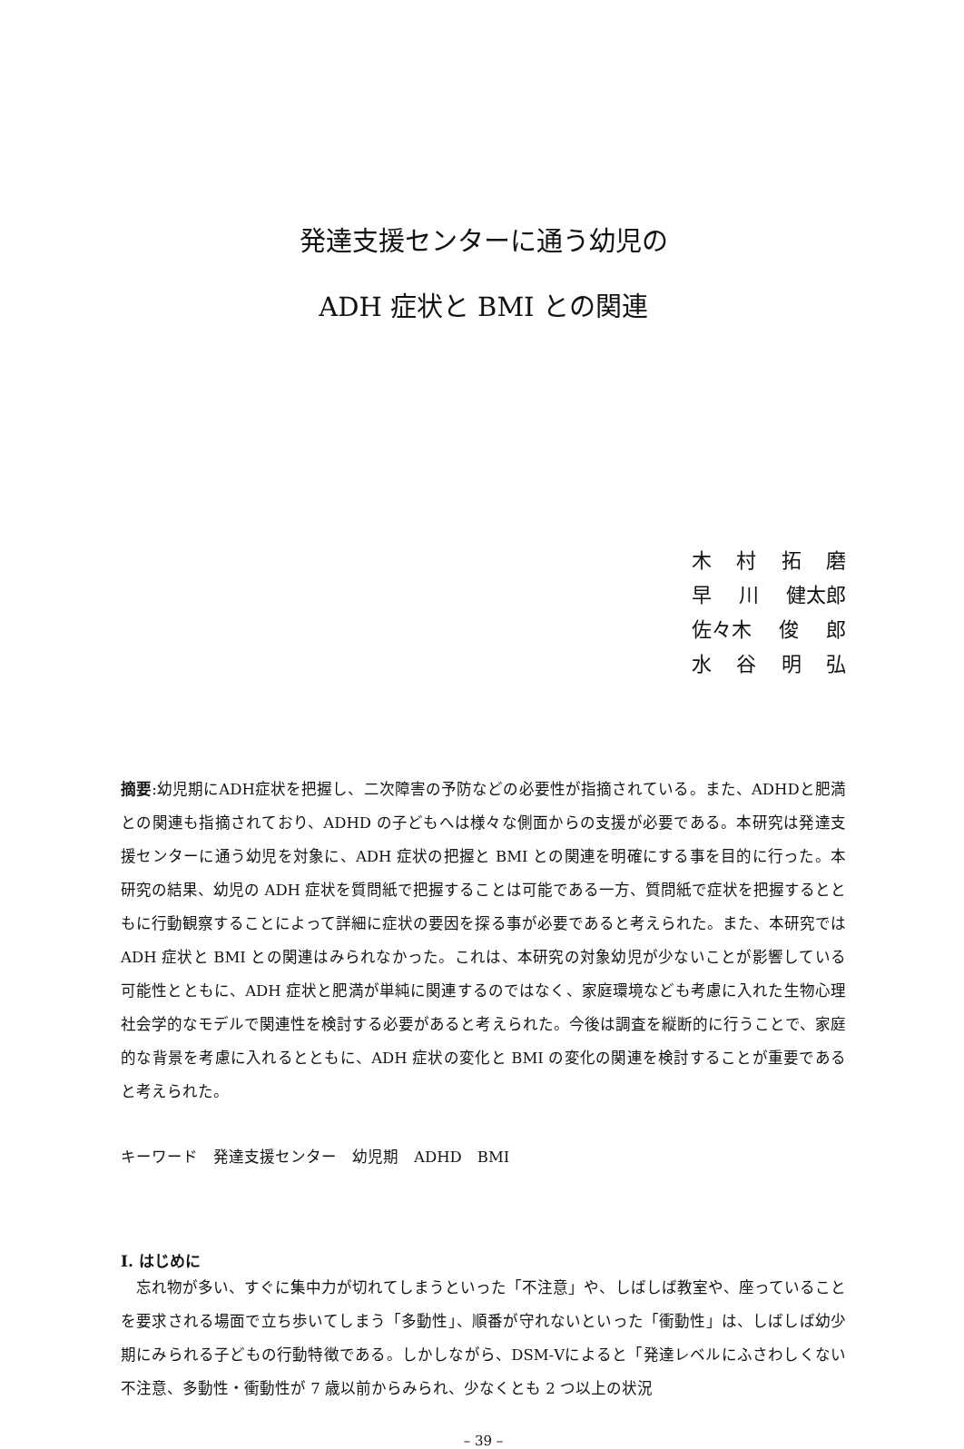発達支援センターに通う幼児の
ADH 症状と BMI との関連
木村拓磨
早 川 健太郎
佐々木 俊 郎
水谷明弘
摘要:幼児期にADH症状を把握し、二次障害の予防などの必要性が指摘されている。また、ADHDと肥満との関連も指摘されており、ADHD の子どもへは様々な側面からの支援が必要である。本研究は発達支援センターに通う幼児を対象に、ADH 症状の把握と BMI との関連を明確にする事を目的に行った。本研究の結果、幼児の ADH 症状を質問紙で把握することは可能である一方、質問紙で症状を把握するとともに行動観察することによって詳細に症状の要因を探る事が必要であると考えられた。また、本研究では ADH 症状と BMI との関連はみられなかった。これは、本研究の対象幼児が少ないことが影響している可能性とともに、ADH 症状と肥満が単純に関連するのではなく、家庭環境なども考慮に入れた生物心理社会学的なモデルで関連性を検討する必要があると考えられた。今後は調査を縦断的に行うことで、家庭的な背景を考慮に入れるとともに、ADH 症状の変化と BMI の変化の関連を検討することが重要であると考えられた。
キーワード　発達支援センター　幼児期　ADHD　BMI
Ⅰ. はじめに
忘れ物が多い、すぐに集中力が切れてしまうといった「不注意」や、しばしば教室や、座っていることを要求される場面で立ち歩いてしまう「多動性」、順番が守れないといった「衝動性」は、しばしば幼少期にみられる子どもの行動特徴である。しかしながら、DSM-Ⅴによると「発達レベルにふさわしくない不注意、多動性・衝動性が 7 歳以前からみられ、少なくとも 2 つ以上の状況
– 39 –